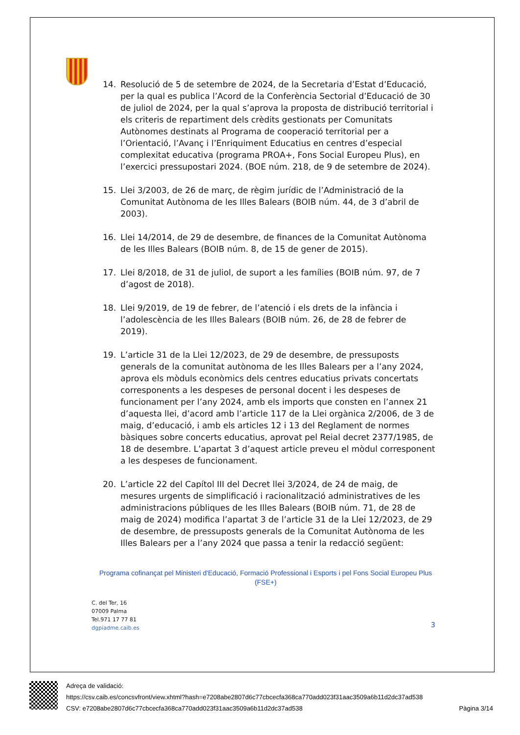14. Resolució de 5 de setembre de 2024, de la Secretaria d’Estat d’Educació, per la qual es publica l’Acord de la Conferència Sectorial d’Educació de 30 de juliol de 2024, per la qual s’aprova la proposta de distribució territorial i els criteris de repartiment dels crèdits gestionats per Comunitats Autònomes destinats al Programa de cooperació territorial per a l’Orientació, l’Avanç i l’Enriquiment Educatius en centres d’especial complexitat educativa (programa PROA+, Fons Social Europeu Plus), en l’exercici pressupostari 2024. (BOE núm. 218, de 9 de setembre de 2024).
15. Llei 3/2003, de 26 de març, de règim jurídic de l’Administració de la Comunitat Autònoma de les Illes Balears (BOIB núm. 44, de 3 d’abril de 2003).
16. Llei 14/2014, de 29 de desembre, de finances de la Comunitat Autònoma de les Illes Balears (BOIB núm. 8, de 15 de gener de 2015).
17. Llei 8/2018, de 31 de juliol, de suport a les famílies (BOIB núm. 97, de 7 d’agost de 2018).
18. Llei 9/2019, de 19 de febrer, de l’atenció i els drets de la infància i l’adolescència de les Illes Balears (BOIB núm. 26, de 28 de febrer de 2019).
19. L’article 31 de la Llei 12/2023, de 29 de desembre, de pressuposts generals de la comunitat autònoma de les Illes Balears per a l’any 2024, aprova els mòduls econòmics dels centres educatius privats concertats corresponents a les despeses de personal docent i les despeses de funcionament per l’any 2024, amb els imports que consten en l’annex 21 d’aquesta llei, d’acord amb l’article 117 de la Llei orgànica 2/2006, de 3 de maig, d’educació, i amb els articles 12 i 13 del Reglament de normes bàsiques sobre concerts educatius, aprovat pel Reial decret 2377/1985, de 18 de desembre. L’apartat 3 d’aquest article preveu el mòdul corresponent a les despeses de funcionament.
20. L’article 22 del Capítol III del Decret llei 3/2024, de 24 de maig, de mesures urgents de simplificació i racionalització administratives de les administracions públiques de les Illes Balears (BOIB núm. 71, de 28 de maig de 2024) modifica l’apartat 3 de l’article 31 de la Llei 12/2023, de 29 de desembre, de pressuposts generals de la Comunitat Autònoma de les Illes Balears per a l’any 2024 que passa a tenir la redacció següent:
Programa cofinançat pel Ministeri d'Educació, Formació Professional i Esports i pel Fons Social Europeu Plus (FSE+)
C. del Ter, 16
07009 Palma
Tel.971 17 77 81
dgpiadme.caib.es
3
Adreça de validació:
https://csv.caib.es/concsvfront/view.xhtml?hash=e7208abe2807d6c77cbcecfa368ca770add023f31aac3509a6b11d2dc37ad538
CSV: e7208abe2807d6c77cbcecfa368ca770add023f31aac3509a6b11d2dc37ad538 Pàgina 3/14